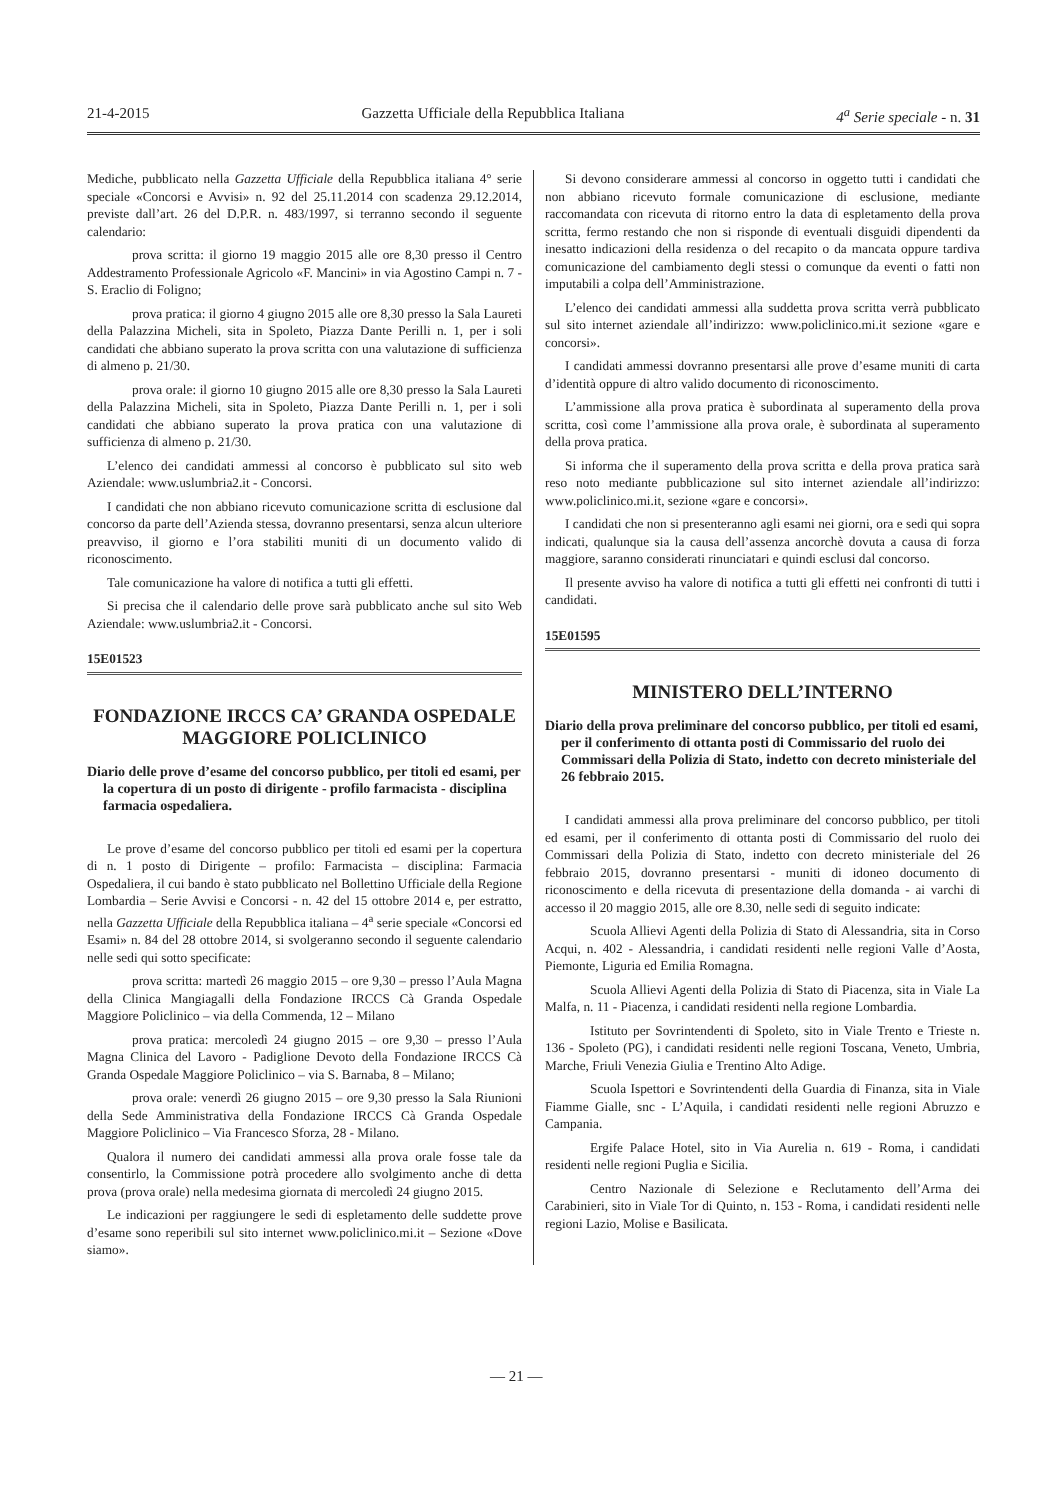21-4-2015 Gazzetta Ufficiale della Repubblica Italiana 4<sup>a</sup> Serie speciale - n. 31
Mediche, pubblicato nella Gazzetta Ufficiale della Repubblica italiana 4° serie speciale «Concorsi e Avvisi» n. 92 del 25.11.2014 con scadenza 29.12.2014, previste dall’art. 26 del D.P.R. n. 483/1997, si terranno secondo il seguente calendario:
prova scritta: il giorno 19 maggio 2015 alle ore 8,30 presso il Centro Addestramento Professionale Agricolo «F. Mancini» in via Agostino Campi n. 7 - S. Eraclio di Foligno;
prova pratica: il giorno 4 giugno 2015 alle ore 8,30 presso la Sala Laureti della Palazzina Micheli, sita in Spoleto, Piazza Dante Perilli n. 1, per i soli candidati che abbiano superato la prova scritta con una valutazione di sufficienza di almeno p. 21/30.
prova orale: il giorno 10 giugno 2015 alle ore 8,30 presso la Sala Laureti della Palazzina Micheli, sita in Spoleto, Piazza Dante Perilli n. 1, per i soli candidati che abbiano superato la prova pratica con una valutazione di sufficienza di almeno p. 21/30.
L’elenco dei candidati ammessi al concorso è pubblicato sul sito web Aziendale: www.uslumbria2.it - Concorsi.
I candidati che non abbiano ricevuto comunicazione scritta di esclusione dal concorso da parte dell’Azienda stessa, dovranno presentarsi, senza alcun ulteriore preavviso, il giorno e l’ora stabiliti muniti di un documento valido di riconoscimento.
Tale comunicazione ha valore di notifica a tutti gli effetti.
Si precisa che il calendario delle prove sarà pubblicato anche sul sito Web Aziendale: www.uslumbria2.it - Concorsi.
15E01523
FONDAZIONE IRCCS CA’ GRANDA OSPEDALE MAGGIORE POLICLINICO
Diario delle prove d’esame del concorso pubblico, per titoli ed esami, per la copertura di un posto di dirigente - profilo farmacista - disciplina farmacia ospedaliera.
Le prove d’esame del concorso pubblico per titoli ed esami per la copertura di n. 1 posto di Dirigente – profilo: Farmacista – disciplina: Farmacia Ospedaliera, il cui bando è stato pubblicato nel Bollettino Ufficiale della Regione Lombardia – Serie Avvisi e Concorsi - n. 42 del 15 ottobre 2014 e, per estratto, nella Gazzetta Ufficiale della Repubblica italiana – 4<sup>a</sup> serie speciale «Concorsi ed Esami» n. 84 del 28 ottobre 2014, si svolgeranno secondo il seguente calendario nelle sedi qui sotto specificate:
prova scritta: martedì 26 maggio 2015 – ore 9,30 – presso l’Aula Magna della Clinica Mangiagalli della Fondazione IRCCS Cà Granda Ospedale Maggiore Policlinico – via della Commenda, 12 – Milano
prova pratica: mercoledì 24 giugno 2015 – ore 9,30 – presso l’Aula Magna Clinica del Lavoro - Padiglione Devoto della Fondazione IRCCS Cà Granda Ospedale Maggiore Policlinico – via S. Barnaba, 8 – Milano;
prova orale: venerdì 26 giugno 2015 – ore 9,30 presso la Sala Riunioni della Sede Amministrativa della Fondazione IRCCS Cà Granda Ospedale Maggiore Policlinico – Via Francesco Sforza, 28 - Milano.
Qualora il numero dei candidati ammessi alla prova orale fosse tale da consentirlo, la Commissione potrà procedere allo svolgimento anche di detta prova (prova orale) nella medesima giornata di mercoledì 24 giugno 2015.
Le indicazioni per raggiungere le sedi di espletamento delle suddette prove d’esame sono reperibili sul sito internet www.policlinico.mi.it – Sezione «Dove siamo».
Si devono considerare ammessi al concorso in oggetto tutti i candidati che non abbiano ricevuto formale comunicazione di esclusione, mediante raccomandata con ricevuta di ritorno entro la data di espletamento della prova scritta, fermo restando che non si risponde di eventuali disguidi dipendenti da inesatto indicazioni della residenza o del recapito o da mancata oppure tardiva comunicazione del cambiamento degli stessi o comunque da eventi o fatti non imputabili a colpa dell’Amministrazione.
L’elenco dei candidati ammessi alla suddetta prova scritta verrà pubblicato sul sito internet aziendale all’indirizzo: www.policlinico.mi.it sezione «gare e concorsi».
I candidati ammessi dovranno presentarsi alle prove d’esame muniti di carta d’identità oppure di altro valido documento di riconoscimento.
L’ammissione alla prova pratica è subordinata al superamento della prova scritta, così come l’ammissione alla prova orale, è subordinata al superamento della prova pratica.
Si informa che il superamento della prova scritta e della prova pratica sarà reso noto mediante pubblicazione sul sito internet aziendale all’indirizzo: www.policlinico.mi.it, sezione «gare e concorsi».
I candidati che non si presenteranno agli esami nei giorni, ora e sedi qui sopra indicati, qualunque sia la causa dell’assenza ancorchè dovuta a causa di forza maggiore, saranno considerati rinunciatari e quindi esclusi dal concorso.
Il presente avviso ha valore di notifica a tutti gli effetti nei confronti di tutti i candidati.
15E01595
MINISTERO DELL’INTERNO
Diario della prova preliminare del concorso pubblico, per titoli ed esami, per il conferimento di ottanta posti di Commissario del ruolo dei Commissari della Polizia di Stato, indetto con decreto ministeriale del 26 febbraio 2015.
I candidati ammessi alla prova preliminare del concorso pubblico, per titoli ed esami, per il conferimento di ottanta posti di Commissario del ruolo dei Commissari della Polizia di Stato, indetto con decreto ministeriale del 26 febbraio 2015, dovranno presentarsi - muniti di idoneo documento di riconoscimento e della ricevuta di presentazione della domanda - ai varchi di accesso il 20 maggio 2015, alle ore 8.30, nelle sedi di seguito indicate:
Scuola Allievi Agenti della Polizia di Stato di Alessandria, sita in Corso Acqui, n. 402 - Alessandria, i candidati residenti nelle regioni Valle d’Aosta, Piemonte, Liguria ed Emilia Romagna.
Scuola Allievi Agenti della Polizia di Stato di Piacenza, sita in Viale La Malfa, n. 11 - Piacenza, i candidati residenti nella regione Lombardia.
Istituto per Sovrintendenti di Spoleto, sito in Viale Trento e Trieste n. 136 - Spoleto (PG), i candidati residenti nelle regioni Toscana, Veneto, Umbria, Marche, Friuli Venezia Giulia e Trentino Alto Adige.
Scuola Ispettori e Sovrintendenti della Guardia di Finanza, sita in Viale Fiamme Gialle, snc - L’Aquila, i candidati residenti nelle regioni Abruzzo e Campania.
Ergife Palace Hotel, sito in Via Aurelia n. 619 - Roma, i candidati residenti nelle regioni Puglia e Sicilia.
Centro Nazionale di Selezione e Reclutamento dell’Arma dei Carabinieri, sito in Viale Tor di Quinto, n. 153 - Roma, i candidati residenti nelle regioni Lazio, Molise e Basilicata.
— 21 —